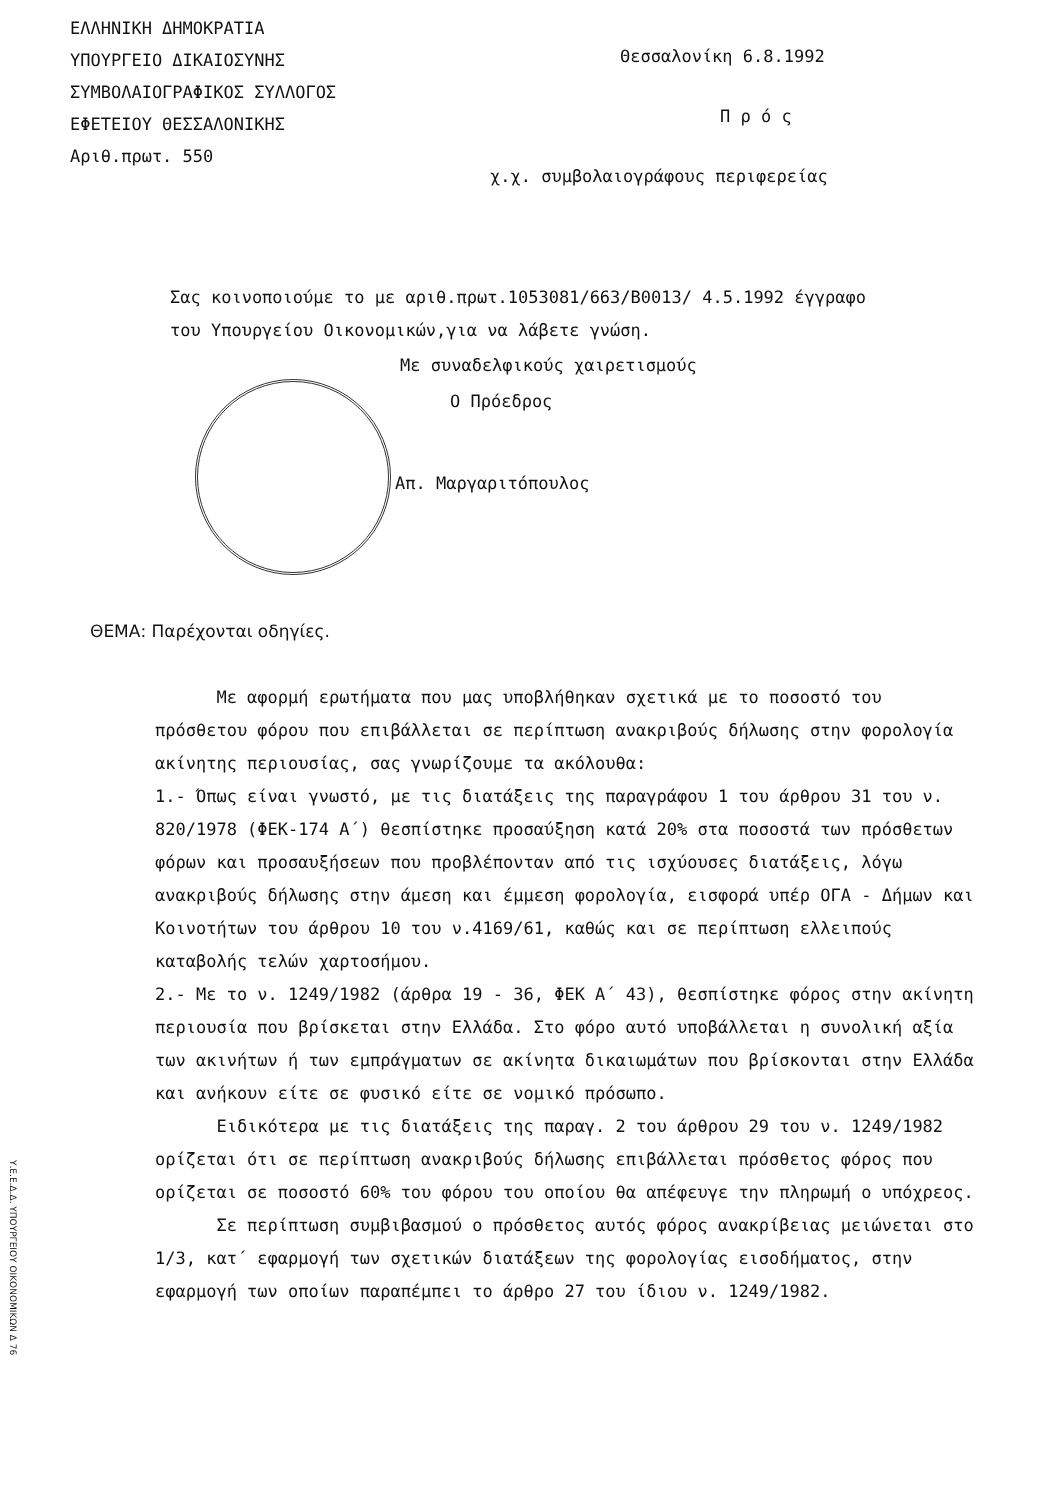ΕΛΛΗΝΙΚΗ ΔΗΜΟΚΡΑΤΙΑ
ΥΠΟΥΡΓΕΙΟ ΔΙΚΑΙΟΣΥΝΗΣ
ΣΥΜΒΟΛΑΙΟΓΡΑΦΙΚΟΣ ΣΥΛΛΟΓΟΣ
ΕΦΕΤΕΙΟΥ ΘΕΣΣΑΛΟΝΙΚΗΣ
Αριθ.πρωτ. 550
Θεσσαλονίκη 6.8.1992
Π ρ ό ς
χ.χ. συμβολαιογράφους περιφερείας
Σας κοινοποιούμε το με αριθ.πρωτ.1053081/663/Β0013/ 4.5.1992 έγγραφο του Υπουργείου Οικονομικών,για να λάβετε γνώση.
Με συναδελφικούς χαιρετισμούς
Ο Πρόεδρος
Απ. Μαργαριτόπουλος
ΘΕΜΑ: Παρέχονται οδηγίες.
Με αφορμή ερωτήματα που μας υποβλήθηκαν σχετικά με το ποσοστό του πρόσθετου φόρου που επιβάλλεται σε περίπτωση ανακριβούς δήλωσης στην φορολογία ακίνητης περιουσίας, σας γνωρίζουμε τα ακόλουθα:
1.- Όπως είναι γνωστό, με τις διατάξεις της παραγράφου 1 του άρθρου 31 του ν. 820/1978 (ΦΕΚ-174 Α΄) θεσπίστηκε προσαύξηση κατά 20% στα ποσοστά των πρόσθετων φόρων και προσαυξήσεων που προβλέπονταν από τις ισχύουσες διατάξεις, λόγω ανακριβούς δήλωσης στην άμεση και έμμεση φορολογία, εισφορά υπέρ ΟΓΑ - Δήμων και Κοινοτήτων του άρθρου 10 του ν.4169/61, καθώς και σε περίπτωση ελλειπούς καταβολής τελών χαρτοσήμου.
2.- Με το ν. 1249/1982 (άρθρα 19 - 36, ΦΕΚ Α΄ 43), θεσπίστηκε φόρος στην ακίνητη περιουσία που βρίσκεται στην Ελλάδα. Στο φόρο αυτό υποβάλλεται η συνολική αξία των ακινήτων ή των εμπράγματων σε ακίνητα δικαιωμάτων που βρίσκονται στην Ελλάδα και ανήκουν είτε σε φυσικό είτε σε νομικό πρόσωπο.
Ειδικότερα με τις διατάξεις της παραγ. 2 του άρθρου 29 του ν. 1249/1982 ορίζεται ότι σε περίπτωση ανακριβούς δήλωσης επιβάλλεται πρόσθετος φόρος που ορίζεται σε ποσοστό 60% του φόρου του οποίου θα απέφευγε την πληρωμή ο υπόχρεος.
Σε περίπτωση συμβιβασμού ο πρόσθετος αυτός φόρος ανακρίβειας μειώνεται στο 1/3, κατ΄ εφαρμογή των σχετικών διατάξεων της φορολογίας εισοδήματος, στην εφαρμογή των οποίων παραπέμπει το άρθρο 27 του ίδιου ν. 1249/1982.
Υ.Ε.Ε.Δ.Δ. ΥΠΟΥΡΓΕΙΟΥ ΟΙΚΟΝΟΜΙΚΩΝ Δ 76